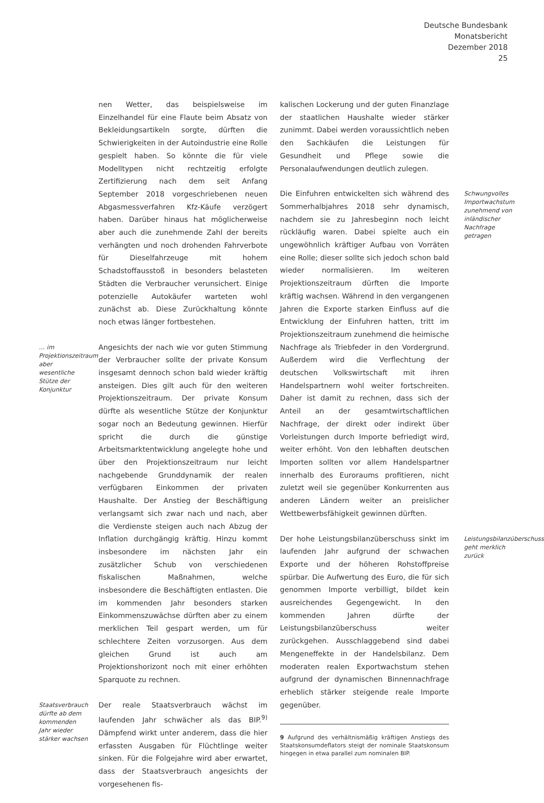Deutsche Bundesbank
Monatsbericht
Dezember 2018
25
nen Wetter, das beispielsweise im Einzelhandel für eine Flaute beim Absatz von Bekleidungsartikeln sorgte, dürften die Schwierigkeiten in der Autoindustrie eine Rolle gespielt haben. So könnte die für viele Modelltypen nicht rechtzeitig erfolgte Zertifizierung nach dem seit Anfang September 2018 vorgeschriebenen neuen Abgasmessverfahren Kfz-Käufe verzögert haben. Darüber hinaus hat möglicherweise aber auch die zunehmende Zahl der bereits verhängten und noch drohenden Fahrverbote für Dieselfahrzeuge mit hohem Schadstoffausstoß in besonders belasteten Städten die Verbraucher verunsichert. Einige potenzielle Autokäufer warteten wohl zunächst ab. Diese Zurückhaltung könnte noch etwas länger fortbestehen.
… im Projektionszeitraum aber wesentliche Stütze der Konjunktur Angesichts der nach wie vor guten Stimmung der Verbraucher sollte der private Konsum insgesamt dennoch schon bald wieder kräftig ansteigen. Dies gilt auch für den weiteren Projektionszeitraum. Der private Konsum dürfte als wesentliche Stütze der Konjunktur sogar noch an Bedeutung gewinnen. Hierfür spricht die durch die günstige Arbeitsmarktentwicklung angelegte hohe und über den Projektionszeitraum nur leicht nachgebende Grunddynamik der realen verfügbaren Einkommen der privaten Haushalte. Der Anstieg der Beschäftigung verlangsamt sich zwar nach und nach, aber die Verdienste steigen auch nach Abzug der Inflation durchgängig kräftig. Hinzu kommt insbesondere im nächsten Jahr ein zusätzlicher Schub von verschiedenen fiskalischen Maßnahmen, welche insbesondere die Beschäftigten entlasten. Die im kommenden Jahr besonders starken Einkommenszuwächse dürften aber zu einem merklichen Teil gespart werden, um für schlechtere Zeiten vorzusorgen. Aus dem gleichen Grund ist auch am Projektionshorizont noch mit einer erhöhten Sparquote zu rechnen.
Staatsverbrauch dürfte ab dem kommenden Jahr wieder stärker wachsen Der reale Staatsverbrauch wächst im laufenden Jahr schwächer als das BIP.<sup>9)</sup> Dämpfend wirkt unter anderem, dass die hier erfassten Ausgaben für Flüchtlinge weiter sinken. Für die Folgejahre wird aber erwartet, dass der Staatsverbrauch angesichts der vorgesehenen fis-
kalischen Lockerung und der guten Finanzlage der staatlichen Haushalte wieder stärker zunimmt. Dabei werden voraussichtlich neben den Sachkäufen die Leistungen für Gesundheit und Pflege sowie die Personalaufwendungen deutlich zulegen.
Schwungvolles Importwachstum zunehmend von inländischer Nachfrage getragen Die Einfuhren entwickelten sich während des Sommerhalbjahres 2018 sehr dynamisch, nachdem sie zu Jahresbeginn noch leicht rückläufig waren. Dabei spielte auch ein ungewöhnlich kräftiger Aufbau von Vorräten eine Rolle; dieser sollte sich jedoch schon bald wieder normalisieren. Im weiteren Projektionszeitraum dürften die Importe kräftig wachsen. Während in den vergangenen Jahren die Exporte starken Einfluss auf die Entwicklung der Einfuhren hatten, tritt im Projektionszeitraum zunehmend die heimische Nachfrage als Triebfeder in den Vordergrund. Außerdem wird die Verflechtung der deutschen Volkswirtschaft mit ihren Handelspartnern wohl weiter fortschreiten. Daher ist damit zu rechnen, dass sich der Anteil an der gesamtwirtschaftlichen Nachfrage, der direkt oder indirekt über Vorleistungen durch Importe befriedigt wird, weiter erhöht. Von den lebhaften deutschen Importen sollten vor allem Handelspartner innerhalb des Euroraums profitieren, nicht zuletzt weil sie gegenüber Konkurrenten aus anderen Ländern weiter an preislicher Wettbewerbsfähigkeit gewinnen dürften.
Leistungsbilanzüberschuss geht merklich zurück Der hohe Leistungsbilanzüberschuss sinkt im laufenden Jahr aufgrund der schwachen Exporte und der höheren Rohstoffpreise spürbar. Die Aufwertung des Euro, die für sich genommen Importe verbilligt, bildet kein ausreichendes Gegengewicht. In den kommenden Jahren dürfte der Leistungsbilanzüberschuss weiter zurückgehen. Ausschlaggebend sind dabei Mengeneffekte in der Handelsbilanz. Dem moderaten realen Exportwachstum stehen aufgrund der dynamischen Binnennachfrage erheblich stärker steigende reale Importe gegenüber.
9 Aufgrund des verhältnismäßig kräftigen Anstiegs des Staatskonsumdeflators steigt der nominale Staatskonsum hingegen in etwa parallel zum nominalen BIP.